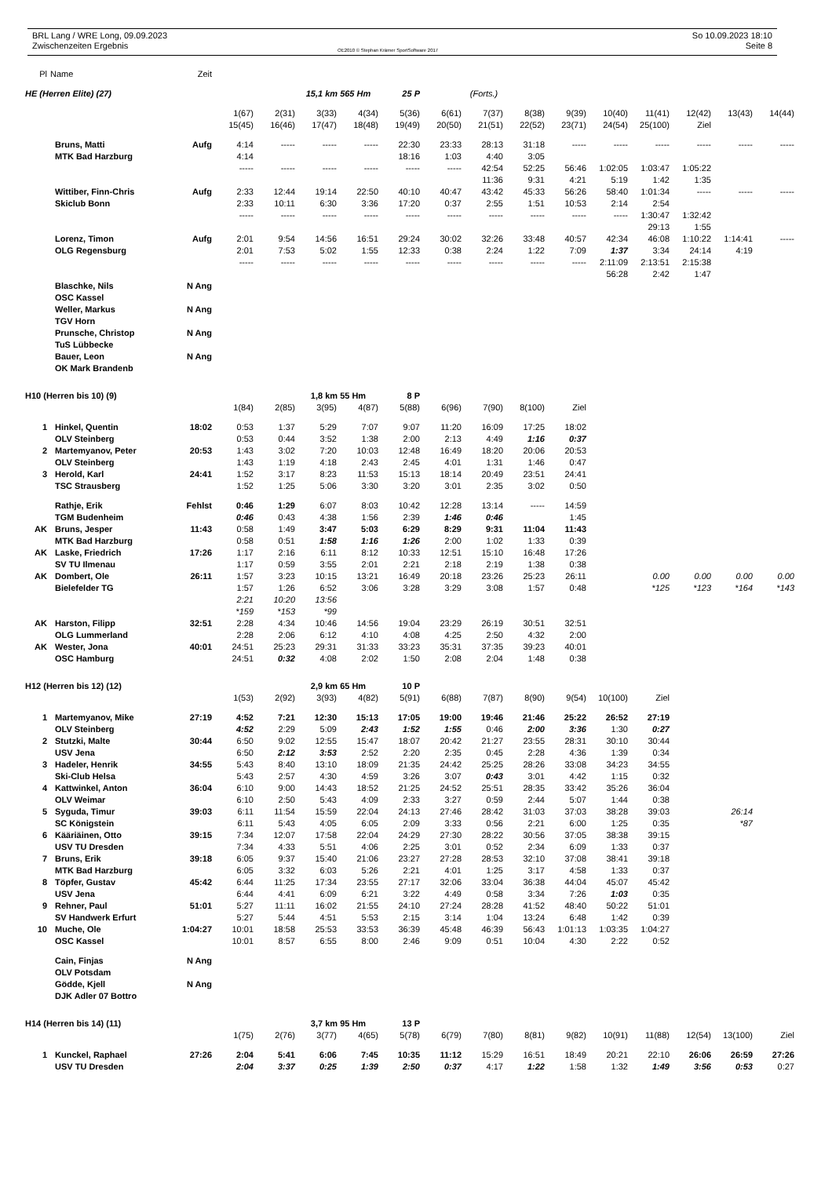BRL Lang / WRE Long, 09.09.2023
Zwischenzeiten Ergebnis
OE2010 © Stephan Krämer SportSoftware 2017
So 10.09.2023 18:10
Seite 8
| Pl | Name | Zeit | | | | | | | | | | | | | | |
| HE (Herren Elite) (27) | | | | | 15,1 km 565 Hm | | 25 P | | (Forts.) | | | | | | | |
| | | | 1(67) | 2(31) | 3(33) | 4(34) | 5(36) | 6(61) | 7(37) | 8(38) | 9(39) | 10(40) | 11(41) | 12(42) | 13(43) | 14(44) |
| | | | 15(45) | 16(46) | 17(47) | 18(48) | 19(49) | 20(50) | 21(51) | 22(52) | 23(71) | 24(54) | 25(100) | Ziel | | |
| | Bruns, Matti | Aufg | 4:14 | ----- | ----- | ----- | 22:30 | 23:33 | 28:13 | 31:18 | ----- | ----- | ----- | ----- | ----- | ----- |
| | MTK Bad Harzburg | | 4:14 | | | | 18:16 | 1:03 | 4:40 | 3:05 | | | | | | |
| | | | ----- | ----- | ----- | ----- | ----- | ----- | 42:54 | 52:25 | 56:46 | 1:02:05 | 1:03:47 | 1:05:22 | | |
| | | | | | | | | | 11:36 | 9:31 | 4:21 | 5:19 | 1:42 | 1:35 | | |
| | Wittiber, Finn-Chris | Aufg | 2:33 | 12:44 | 19:14 | 22:50 | 40:10 | 40:47 | 43:42 | 45:33 | 56:26 | 58:40 | 1:01:34 | ----- | ----- | ----- |
| | Skiclub Bonn | | 2:33 | 10:11 | 6:30 | 3:36 | 17:20 | 0:37 | 2:55 | 1:51 | 10:53 | 2:14 | 2:54 | | | |
| | | | ----- | ----- | ----- | ----- | ----- | ----- | ----- | ----- | ----- | ----- | 1:30:47 | 1:32:42 | | |
| | | | | | | | | | | | | | 29:13 | 1:55 | | |
| | Lorenz, Timon | Aufg | 2:01 | 9:54 | 14:56 | 16:51 | 29:24 | 30:02 | 32:26 | 33:48 | 40:57 | 42:34 | 46:08 | 1:10:22 | 1:14:41 | ----- |
| | OLG Regensburg | | 2:01 | 7:53 | 5:02 | 1:55 | 12:33 | 0:38 | 2:24 | 1:22 | 7:09 | 1:37 | 3:34 | 24:14 | 4:19 | |
| | | | ----- | ----- | ----- | ----- | ----- | ----- | ----- | ----- | ----- | 2:11:09 | 2:13:51 | 2:15:38 | | |
| | | | | | | | | | | | | 56:28 | 2:42 | 1:47 | | |
| | Blaschke, Nils | N Ang | | | | | | | | | | | | | | |
| | OSC Kassel | | | | | | | | | | | | | | | |
| | Weller, Markus | N Ang | | | | | | | | | | | | | | |
| | TGV Horn | | | | | | | | | | | | | | | |
| | Prunsche, Christop | N Ang | | | | | | | | | | | | | | |
| | TuS Lübbecke | | | | | | | | | | | | | | | |
| | Bauer, Leon | N Ang | | | | | | | | | | | | | | |
| | OK Mark Brandenb | | | | | | | | | | | | | | | |
| H10 (Herren bis 10) (9) | | | | | 1,8 km 55 Hm | | 8 P | | | | | | | | | |
| | | | 1(84) | 2(85) | 3(95) | 4(87) | 5(88) | 6(96) | 7(90) | 8(100) | Ziel | | | | | |
| 1 | Hinkel, Quentin | 18:02 | 0:53 | 1:37 | 5:29 | 7:07 | 9:07 | 11:20 | 16:09 | 17:25 | 18:02 | | | | | |
| | OLV Steinberg | | 0:53 | 0:44 | 3:52 | 1:38 | 2:00 | 2:13 | 4:49 | 1:16 | 0:37 | | | | | |
| 2 | Martemyanov, Peter | 20:53 | 1:43 | 3:02 | 7:20 | 10:03 | 12:48 | 16:49 | 18:20 | 20:06 | 20:53 | | | | | |
| | OLV Steinberg | | 1:43 | 1:19 | 4:18 | 2:43 | 2:45 | 4:01 | 1:31 | 1:46 | 0:47 | | | | | |
| 3 | Herold, Karl | 24:41 | 1:52 | 3:17 | 8:23 | 11:53 | 15:13 | 18:14 | 20:49 | 23:51 | 24:41 | | | | | |
| | TSC Strausberg | | 1:52 | 1:25 | 5:06 | 3:30 | 3:20 | 3:01 | 2:35 | 3:02 | 0:50 | | | | | |
| | Rathje, Erik | Fehlst | 0:46 | 1:29 | 6:07 | 8:03 | 10:42 | 12:28 | 13:14 | ----- | 14:59 | | | | | |
| | TGM Budenheim | | 0:46 | 0:43 | 4:38 | 1:56 | 2:39 | 1:46 | 0:46 | | 1:45 | | | | | |
| AK | Bruns, Jesper | 11:43 | 0:58 | 1:49 | 3:47 | 5:03 | 6:29 | 8:29 | 9:31 | 11:04 | 11:43 | | | | | |
| | MTK Bad Harzburg | | 0:58 | 0:51 | 1:58 | 1:16 | 1:26 | 2:00 | 1:02 | 1:33 | 0:39 | | | | | |
| AK | Laske, Friedrich | 17:26 | 1:17 | 2:16 | 6:11 | 8:12 | 10:33 | 12:51 | 15:10 | 16:48 | 17:26 | | | | | |
| | SV TU Ilmenau | | 1:17 | 0:59 | 3:55 | 2:01 | 2:21 | 2:18 | 2:19 | 1:38 | 0:38 | | | | | |
| AK | Dombert, Ole | 26:11 | 1:57 | 3:23 | 10:15 | 13:21 | 16:49 | 20:18 | 23:26 | 25:23 | 26:11 | | 0.00 | 0.00 | 0.00 | 0.00 |
| | Bielefelder TG | | 1:57 | 1:26 | 6:52 | 3:06 | 3:28 | 3:29 | 3:08 | 1:57 | 0:48 | | *125 | *123 | *164 | *143 |
| | | | 2:21 | 10:20 | 13:56 | | | | | | | | | | | |
| | | | *159 | *153 | *99 | | | | | | | | | | | |
| AK | Harston, Filipp | 32:51 | 2:28 | 4:34 | 10:46 | 14:56 | 19:04 | 23:29 | 26:19 | 30:51 | 32:51 | | | | | |
| | OLG Lummerland | | 2:28 | 2:06 | 6:12 | 4:10 | 4:08 | 4:25 | 2:50 | 4:32 | 2:00 | | | | | |
| AK | Wester, Jona | 40:01 | 24:51 | 25:23 | 29:31 | 31:33 | 33:23 | 35:31 | 37:35 | 39:23 | 40:01 | | | | | |
| | OSC Hamburg | | 24:51 | 0:32 | 4:08 | 2:02 | 1:50 | 2:08 | 2:04 | 1:48 | 0:38 | | | | | |
| H12 (Herren bis 12) (12) | | | | | 2,9 km 65 Hm | | 10 P | | | | | | | | | |
| | | | 1(53) | 2(92) | 3(93) | 4(82) | 5(91) | 6(88) | 7(87) | 8(90) | 9(54) | 10(100) | Ziel | | | |
| 1 | Martemyanov, Mike | 27:19 | 4:52 | 7:21 | 12:30 | 15:13 | 17:05 | 19:00 | 19:46 | 21:46 | 25:22 | 26:52 | 27:19 | | | |
| | OLV Steinberg | | 4:52 | 2:29 | 5:09 | 2:43 | 1:52 | 1:55 | 0:46 | 2:00 | 3:36 | 1:30 | 0:27 | | | |
| 2 | Stutzki, Malte | 30:44 | 6:50 | 9:02 | 12:55 | 15:47 | 18:07 | 20:42 | 21:27 | 23:55 | 28:31 | 30:10 | 30:44 | | | |
| | USV Jena | | 6:50 | 2:12 | 3:53 | 2:52 | 2:20 | 2:35 | 0:45 | 2:28 | 4:36 | 1:39 | 0:34 | | | |
| 3 | Hadeler, Henrik | 34:55 | 5:43 | 8:40 | 13:10 | 18:09 | 21:35 | 24:42 | 25:25 | 28:26 | 33:08 | 34:23 | 34:55 | | | |
| | Ski-Club Helsa | | 5:43 | 2:57 | 4:30 | 4:59 | 3:26 | 3:07 | 0:43 | 3:01 | 4:42 | 1:15 | 0:32 | | | |
| 4 | Kattwinkel, Anton | 36:04 | 6:10 | 9:00 | 14:43 | 18:52 | 21:25 | 24:52 | 25:51 | 28:35 | 33:42 | 35:26 | 36:04 | | | |
| | OLV Weimar | | 6:10 | 2:50 | 5:43 | 4:09 | 2:33 | 3:27 | 0:59 | 2:44 | 5:07 | 1:44 | 0:38 | | | |
| 5 | Syguda, Timur | 39:03 | 6:11 | 11:54 | 15:59 | 22:04 | 24:13 | 27:46 | 28:42 | 31:03 | 37:03 | 38:28 | 39:03 | | 26:14 | |
| | SC Königstein | | 6:11 | 5:43 | 4:05 | 6:05 | 2:09 | 3:33 | 0:56 | 2:21 | 6:00 | 1:25 | 0:35 | | *87 | |
| 6 | Kääriäinen, Otto | 39:15 | 7:34 | 12:07 | 17:58 | 22:04 | 24:29 | 27:30 | 28:22 | 30:56 | 37:05 | 38:38 | 39:15 | | | |
| | USV TU Dresden | | 7:34 | 4:33 | 5:51 | 4:06 | 2:25 | 3:01 | 0:52 | 2:34 | 6:09 | 1:33 | 0:37 | | | |
| 7 | Bruns, Erik | 39:18 | 6:05 | 9:37 | 15:40 | 21:06 | 23:27 | 27:28 | 28:53 | 32:10 | 37:08 | 38:41 | 39:18 | | | |
| | MTK Bad Harzburg | | 6:05 | 3:32 | 6:03 | 5:26 | 2:21 | 4:01 | 1:25 | 3:17 | 4:58 | 1:33 | 0:37 | | | |
| 8 | Töpfer, Gustav | 45:42 | 6:44 | 11:25 | 17:34 | 23:55 | 27:17 | 32:06 | 33:04 | 36:38 | 44:04 | 45:07 | 45:42 | | | |
| | USV Jena | | 6:44 | 4:41 | 6:09 | 6:21 | 3:22 | 4:49 | 0:58 | 3:34 | 7:26 | 1:03 | 0:35 | | | |
| 9 | Rehner, Paul | 51:01 | 5:27 | 11:11 | 16:02 | 21:55 | 24:10 | 27:24 | 28:28 | 41:52 | 48:40 | 50:22 | 51:01 | | | |
| | SV Handwerk Erfurt | | 5:27 | 5:44 | 4:51 | 5:53 | 2:15 | 3:14 | 1:04 | 13:24 | 6:48 | 1:42 | 0:39 | | | |
| 10 | Muche, Ole | 1:04:27 | 10:01 | 18:58 | 25:53 | 33:53 | 36:39 | 45:48 | 46:39 | 56:43 | 1:01:13 | 1:03:35 | 1:04:27 | | | |
| | OSC Kassel | | 10:01 | 8:57 | 6:55 | 8:00 | 2:46 | 9:09 | 0:51 | 10:04 | 4:30 | 2:22 | 0:52 | | | |
| | Cain, Finjas | N Ang | | | | | | | | | | | | | | |
| | OLV Potsdam | | | | | | | | | | | | | | | |
| | Gödde, Kjell | N Ang | | | | | | | | | | | | | | |
| | DJK Adler 07 Bottro | | | | | | | | | | | | | | | |
| H14 (Herren bis 14) (11) | | | | | 3,7 km 95 Hm | | 13 P | | | | | | | | | |
| | | | 1(75) | 2(76) | 3(77) | 4(65) | 5(78) | 6(79) | 7(80) | 8(81) | 9(82) | 10(91) | 11(88) | 12(54) | 13(100) | Ziel |
| 1 | Kunckel, Raphael | 27:26 | 2:04 | 5:41 | 6:06 | 7:45 | 10:35 | 11:12 | 15:29 | 16:51 | 18:49 | 20:21 | 22:10 | 26:06 | 26:59 | 27:26 |
| | USV TU Dresden | | 2:04 | 3:37 | 0:25 | 1:39 | 2:50 | 0:37 | 4:17 | 1:22 | 1:58 | 1:32 | 1:49 | 3:56 | 0:53 | 0:27 |